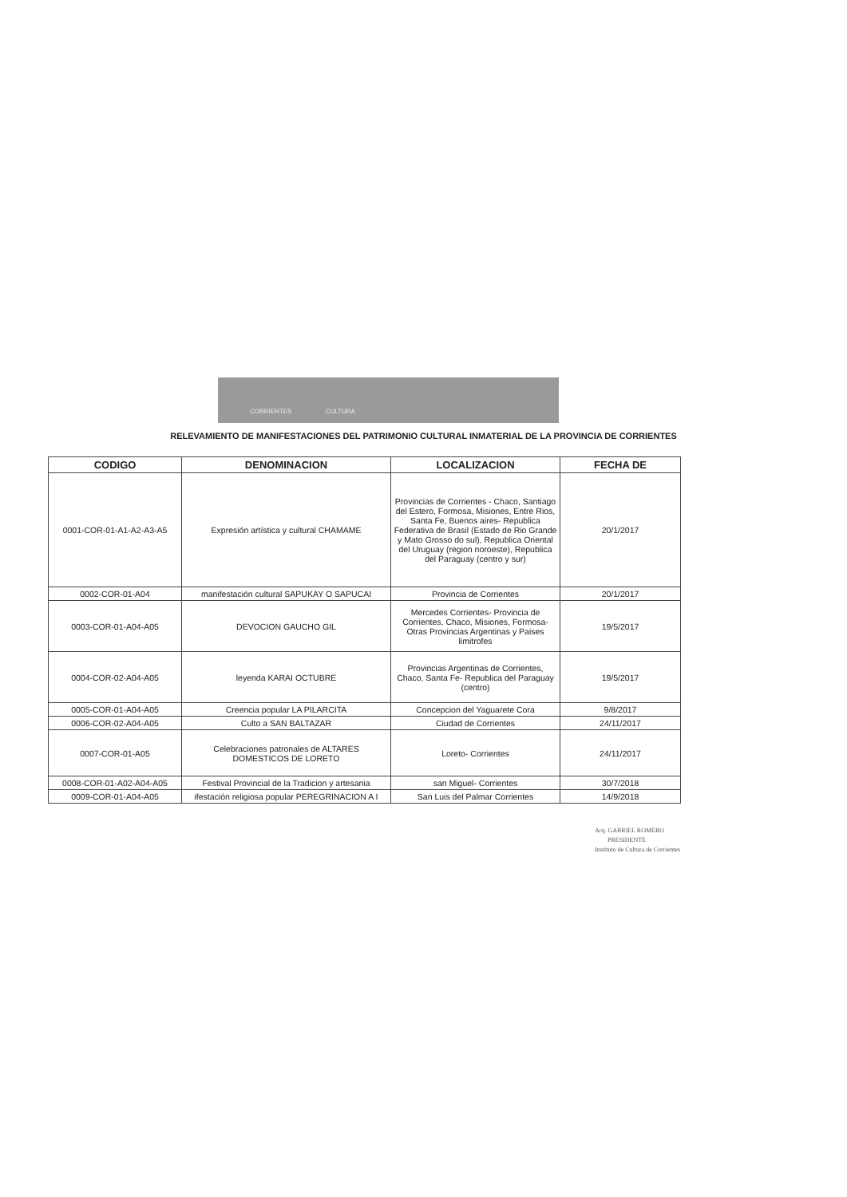CORRIENTES CULTURA
RELEVAMIENTO DE MANIFESTACIONES DEL PATRIMONIO CULTURAL INMATERIAL DE LA PROVINCIA DE CORRIENTES
| CODIGO | DENOMINACION | LOCALIZACION | FECHA DE |
| --- | --- | --- | --- |
| 0001-COR-01-A1-A2-A3-A5 | Expresión artística y cultural CHAMAME | Provincias de Corrientes - Chaco, Santiago del Estero, Formosa, Misiones, Entre Rios, Santa Fe, Buenos aires- Republica Federativa de Brasil (Estado de Rio Grande y Mato Grosso do sul), Republica Oriental del Uruguay (region noroeste), Republica del Paraguay (centro y sur) | 20/1/2017 |
| 0002-COR-01-A04 | manifestación cultural SAPUKAY O SAPUCAI | Provincia de Corrientes | 20/1/2017 |
| 0003-COR-01-A04-A05 | DEVOCION GAUCHO GIL | Mercedes Corrientes- Provincia de Corrientes, Chaco, Misiones, Formosa- Otras Provincias Argentinas y Paises limitrofes | 19/5/2017 |
| 0004-COR-02-A04-A05 | leyenda KARAI OCTUBRE | Provincias Argentinas de Corrientes, Chaco, Santa Fe- Republica del Paraguay (centro) | 19/5/2017 |
| 0005-COR-01-A04-A05 | Creencia popular LA PILARCITA | Concepcion del Yaguarete Cora | 9/8/2017 |
| 0006-COR-02-A04-A05 | Culto a SAN BALTAZAR | Ciudad de Corrientes | 24/11/2017 |
| 0007-COR-01-A05 | Celebraciones patronales de ALTARES DOMESTICOS DE LORETO | Loreto- Corrientes | 24/11/2017 |
| 0008-COR-01-A02-A04-A05 | Festival Provincial de la Tradicion y artesania | san Miguel- Corrientes | 30/7/2018 |
| 0009-COR-01-A04-A05 | ifestación religiosa popular PEREGRINACION A I | San Luis del Palmar Corrientes | 14/9/2018 |
Arq. GABRIEL ROMERO
PRESIDENTE
Instituto de Cultura de Corrientes